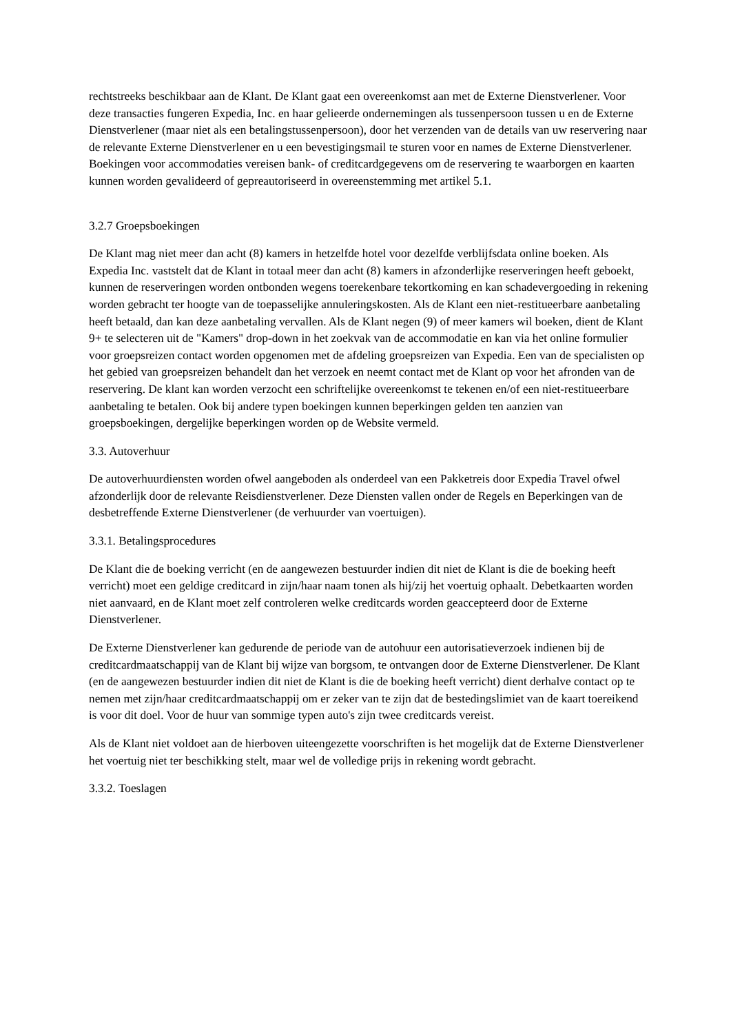rechtstreeks beschikbaar aan de Klant. De Klant gaat een overeenkomst aan met de Externe Dienstverlener. Voor deze transacties fungeren Expedia, Inc. en haar gelieerde ondernemingen als tussenpersoon tussen u en de Externe Dienstverlener (maar niet als een betalingstussenpersoon), door het verzenden van de details van uw reservering naar de relevante Externe Dienstverlener en u een bevestigingsmail te sturen voor en names de Externe Dienstverlener. Boekingen voor accommodaties vereisen bank- of creditcardgegevens om de reservering te waarborgen en kaarten kunnen worden gevalideerd of gepreautoriseerd in overeenstemming met artikel 5.1.
3.2.7 Groepsboekingen
De Klant mag niet meer dan acht (8) kamers in hetzelfde hotel voor dezelfde verblijfsdata online boeken. Als Expedia Inc. vaststelt dat de Klant in totaal meer dan acht (8) kamers in afzonderlijke reserveringen heeft geboekt, kunnen de reserveringen worden ontbonden wegens toerekenbare tekortkoming en kan schadevergoeding in rekening worden gebracht ter hoogte van de toepasselijke annuleringskosten. Als de Klant een niet-restitueerbare aanbetaling heeft betaald, dan kan deze aanbetaling vervallen. Als de Klant negen (9) of meer kamers wil boeken, dient de Klant 9+ te selecteren uit de "Kamers" drop-down in het zoekvak van de accommodatie en kan via het online formulier voor groepsreizen contact worden opgenomen met de afdeling groepsreizen van Expedia. Een van de specialisten op het gebied van groepsreizen behandelt dan het verzoek en neemt contact met de Klant op voor het afronden van de reservering. De klant kan worden verzocht een schriftelijke overeenkomst te tekenen en/of een niet-restitueerbare aanbetaling te betalen. Ook bij andere typen boekingen kunnen beperkingen gelden ten aanzien van groepsboekingen, dergelijke beperkingen worden op de Website vermeld.
3.3. Autoverhuur
De autoverhuurdiensten worden ofwel aangeboden als onderdeel van een Pakketreis door Expedia Travel ofwel afzonderlijk door de relevante Reisdienstverlener. Deze Diensten vallen onder de Regels en Beperkingen van de desbetreffende Externe Dienstverlener (de verhuurder van voertuigen).
3.3.1. Betalingsprocedures
De Klant die de boeking verricht (en de aangewezen bestuurder indien dit niet de Klant is die de boeking heeft verricht) moet een geldige creditcard in zijn/haar naam tonen als hij/zij het voertuig ophaalt. Debetkaarten worden niet aanvaard, en de Klant moet zelf controleren welke creditcards worden geaccepteerd door de Externe Dienstverlener.
De Externe Dienstverlener kan gedurende de periode van de autohuur een autorisatieverzoek indienen bij de creditcardmaatschappij van de Klant bij wijze van borgsom, te ontvangen door de Externe Dienstverlener. De Klant (en de aangewezen bestuurder indien dit niet de Klant is die de boeking heeft verricht) dient derhalve contact op te nemen met zijn/haar creditcardmaatschappij om er zeker van te zijn dat de bestedingslimiet van de kaart toereikend is voor dit doel. Voor de huur van sommige typen auto's zijn twee creditcards vereist.
Als de Klant niet voldoet aan de hierboven uiteengezette voorschriften is het mogelijk dat de Externe Dienstverlener het voertuig niet ter beschikking stelt, maar wel de volledige prijs in rekening wordt gebracht.
3.3.2. Toeslagen